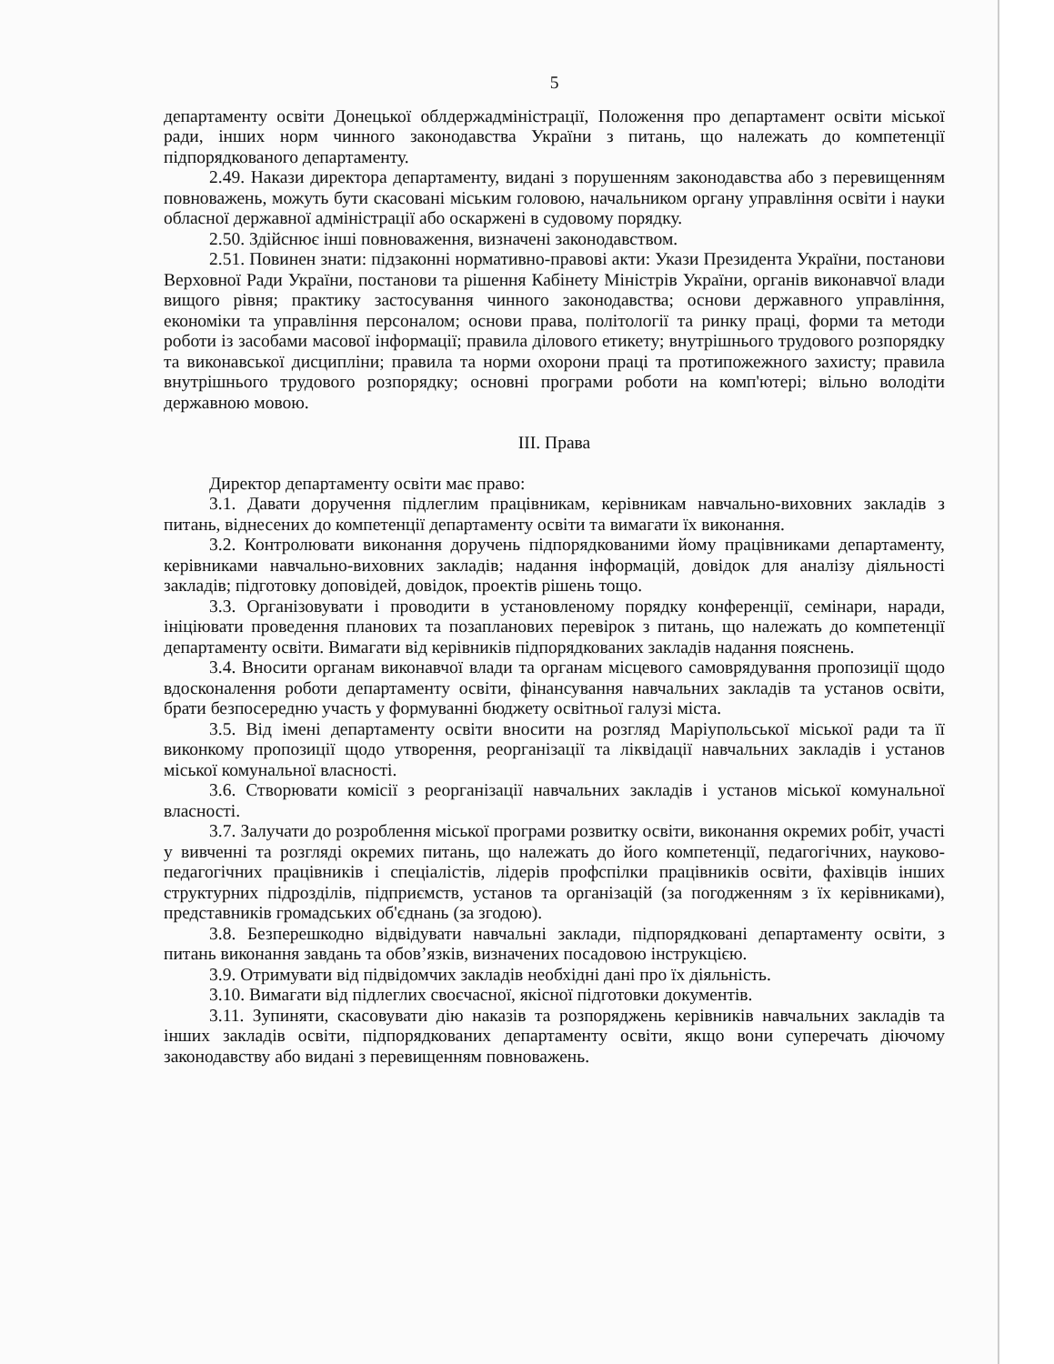5
департаменту освіти Донецької облдержадміністрації, Положення про департамент освіти міської ради, інших норм чинного законодавства України з питань, що належать до компетенції підпорядкованого департаменту.
2.49. Накази директора департаменту, видані з порушенням законодавства або з перевищенням повноважень, можуть бути скасовані міським головою, начальником органу управління освіти і науки обласної державної адміністрації або оскаржені в судовому порядку.
2.50. Здійснює інші повноваження, визначені законодавством.
2.51. Повинен знати: підзаконні нормативно-правові акти: Укази Президента України, постанови Верховної Ради України, постанови та рішення Кабінету Міністрів України, органів виконавчої влади вищого рівня; практику застосування чинного законодавства; основи державного управління, економіки та управління персоналом; основи права, політології та ринку праці, форми та методи роботи із засобами масової інформації; правила ділового етикету; внутрішнього трудового розпорядку та виконавської дисципліни; правила та норми охорони праці та протипожежного захисту; правила внутрішнього трудового розпорядку; основні програми роботи на комп'ютері; вільно володіти державною мовою.
ІІІ. Права
Директор департаменту освіти має право:
3.1. Давати доручення підлеглим працівникам, керівникам навчально-виховних закладів з питань, віднесених до компетенції департаменту освіти та вимагати їх виконання.
3.2. Контролювати виконання доручень підпорядкованими йому працівниками департаменту, керівниками навчально-виховних закладів; надання інформацій, довідок для аналізу діяльності закладів; підготовку доповідей, довідок, проектів рішень тощо.
3.3. Організовувати і проводити в установленому порядку конференції, семінари, наради, ініціювати проведення планових та позапланових перевірок з питань, що належать до компетенції департаменту освіти. Вимагати від керівників підпорядкованих закладів надання пояснень.
3.4. Вносити органам виконавчої влади та органам місцевого самоврядування пропозиції щодо вдосконалення роботи департаменту освіти, фінансування навчальних закладів та установ освіти, брати безпосередню участь у формуванні бюджету освітньої галузі міста.
3.5. Від імені департаменту освіти вносити на розгляд Маріупольської міської ради та її виконкому пропозиції щодо утворення, реорганізації та ліквідації навчальних закладів і установ міської комунальної власності.
3.6. Створювати комісії з реорганізації навчальних закладів і установ міської комунальної власності.
3.7. Залучати до розроблення міської програми розвитку освіти, виконання окремих робіт, участі у вивченні та розгляді окремих питань, що належать до його компетенції, педагогічних, науково-педагогічних працівників і спеціалістів, лідерів профспілки працівників освіти, фахівців інших структурних підрозділів, підприємств, установ та організацій (за погодженням з їх керівниками), представників громадських об'єднань (за згодою).
3.8. Безперешкодно відвідувати навчальні заклади, підпорядковані департаменту освіти, з питань виконання завдань та обов’язків, визначених посадовою інструкцією.
3.9. Отримувати від підвідомчих закладів необхідні дані про їх діяльність.
3.10. Вимагати від підлеглих своєчасної, якісної підготовки документів.
3.11. Зупиняти, скасовувати дію наказів та розпоряджень керівників навчальних закладів та інших закладів освіти, підпорядкованих департаменту освіти, якщо вони суперечать діючому законодавству або видані з перевищенням повноважень.